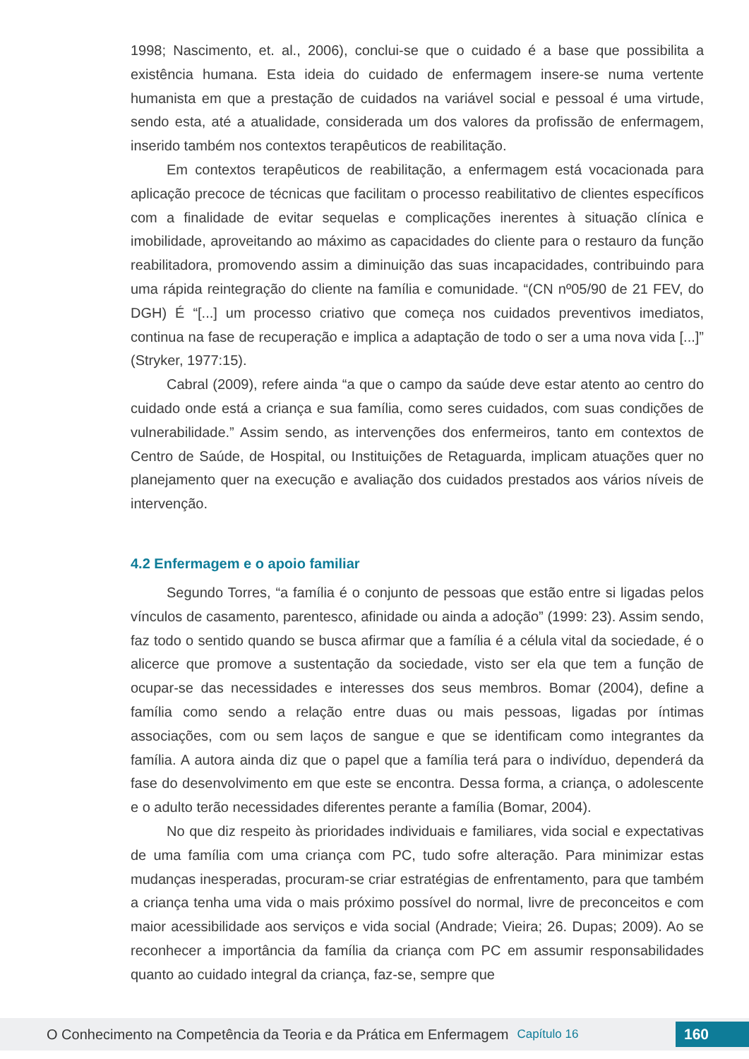1998; Nascimento, et. al., 2006), conclui-se que o cuidado é a base que possibilita a existência humana. Esta ideia do cuidado de enfermagem insere-se numa vertente humanista em que a prestação de cuidados na variável social e pessoal é uma virtude, sendo esta, até a atualidade, considerada um dos valores da profissão de enfermagem, inserido também nos contextos terapêuticos de reabilitação.
Em contextos terapêuticos de reabilitação, a enfermagem está vocacionada para aplicação precoce de técnicas que facilitam o processo reabilitativo de clientes específicos com a finalidade de evitar sequelas e complicações inerentes à situação clínica e imobilidade, aproveitando ao máximo as capacidades do cliente para o restauro da função reabilitadora, promovendo assim a diminuição das suas incapacidades, contribuindo para uma rápida reintegração do cliente na família e comunidade. “(CN nº05/90 de 21 FEV, do DGH) É “[...] um processo criativo que começa nos cuidados preventivos imediatos, continua na fase de recuperação e implica a adaptação de todo o ser a uma nova vida [...]” (Stryker, 1977:15).
Cabral (2009), refere ainda “a que o campo da saúde deve estar atento ao centro do cuidado onde está a criança e sua família, como seres cuidados, com suas condições de vulnerabilidade.” Assim sendo, as intervenções dos enfermeiros, tanto em contextos de Centro de Saúde, de Hospital, ou Instituições de Retaguarda, implicam atuações quer no planejamento quer na execução e avaliação dos cuidados prestados aos vários níveis de intervenção.
4.2 Enfermagem e o apoio familiar
Segundo Torres, “a família é o conjunto de pessoas que estão entre si ligadas pelos vínculos de casamento, parentesco, afinidade ou ainda a adoção” (1999: 23). Assim sendo, faz todo o sentido quando se busca afirmar que a família é a célula vital da sociedade, é o alicerce que promove a sustentação da sociedade, visto ser ela que tem a função de ocupar-se das necessidades e interesses dos seus membros. Bomar (2004), define a família como sendo a relação entre duas ou mais pessoas, ligadas por íntimas associações, com ou sem laços de sangue e que se identificam como integrantes da família. A autora ainda diz que o papel que a família terá para o indivíduo, dependerá da fase do desenvolvimento em que este se encontra. Dessa forma, a criança, o adolescente e o adulto terão necessidades diferentes perante a família (Bomar, 2004).
No que diz respeito às prioridades individuais e familiares, vida social e expectativas de uma família com uma criança com PC, tudo sofre alteração. Para minimizar estas mudanças inesperadas, procuram-se criar estratégias de enfrentamento, para que também a criança tenha uma vida o mais próximo possível do normal, livre de preconceitos e com maior acessibilidade aos serviços e vida social (Andrade; Vieira; 26. Dupas; 2009). Ao se reconhecer a importância da família da criança com PC em assumir responsabilidades quanto ao cuidado integral da criança, faz-se, sempre que
O Conhecimento na Competência da Teoria e da Prática em Enfermagem Capítulo 16 160